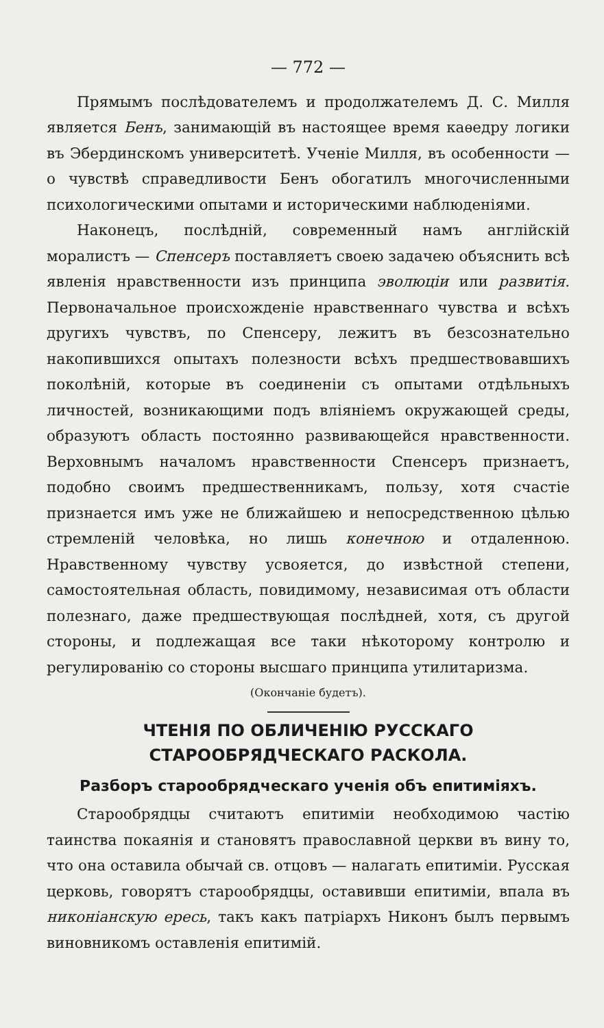— 772 —
Прямымъ послѣдователемъ и продолжателемъ Д. С. Милля является Бенъ, занимающій въ настоящее время каѳедру логики въ Эбердинскомъ университетѣ. Ученіе Милля, въ особенности — о чувствѣ справедливости Бенъ обогатилъ многочисленными психологическими опытами и историческими наблюденіями.
Наконецъ, послѣдній, современный намъ англійскій моралистъ — Спенсеръ поставляетъ своею задачею объяснить всѣ явленія нравственности изъ принципа эволюціи или развитія. Первоначальное происхожденіе нравственнаго чувства и всѣхъ другихъ чувствъ, по Спенсеру, лежитъ въ безсознательно накопившихся опытахъ полезности всѣхъ предшествовавшихъ поколѣній, которые въ соединеніи съ опытами отдѣльныхъ личностей, возникающими подъ вліяніемъ окружающей среды, образуютъ область постоянно развивающейся нравственности. Верховнымъ началомъ нравственности Спенсеръ признаетъ, подобно своимъ предшественникамъ, пользу, хотя счастіе признается имъ уже не ближайшею и непосредственною цѣлью стремленій человѣка, но лишь конечною и отдаленною. Нравственному чувству усвояется, до извѣстной степени, самостоятельная область, повидимому, независимая отъ области полезнаго, даже предшествующая послѣдней, хотя, съ другой стороны, и подлежащая все таки нѣкоторому контролю и регулированію со стороны высшаго принципа утилитаризма.
(Окончаніе будетъ).
ЧТЕНІЯ ПО ОБЛИЧЕНІЮ РУССКАГО СТАРООБРЯДЧЕСКАГО РАСКОЛА.
Разборъ старообрядческаго ученія объ епитиміяхъ.
Старообрядцы считаютъ епитиміи необходимою частію таинства покаянія и становятъ православной церкви въ вину то, что она оставила обычай св. отцовъ — налагать епитиміи. Русская церковь, говорятъ старообрядцы, оставивши епитиміи, впала въ никоніанскую ересь, такъ какъ патріархъ Никонъ былъ первымъ виновникомъ оставленія епитимій.